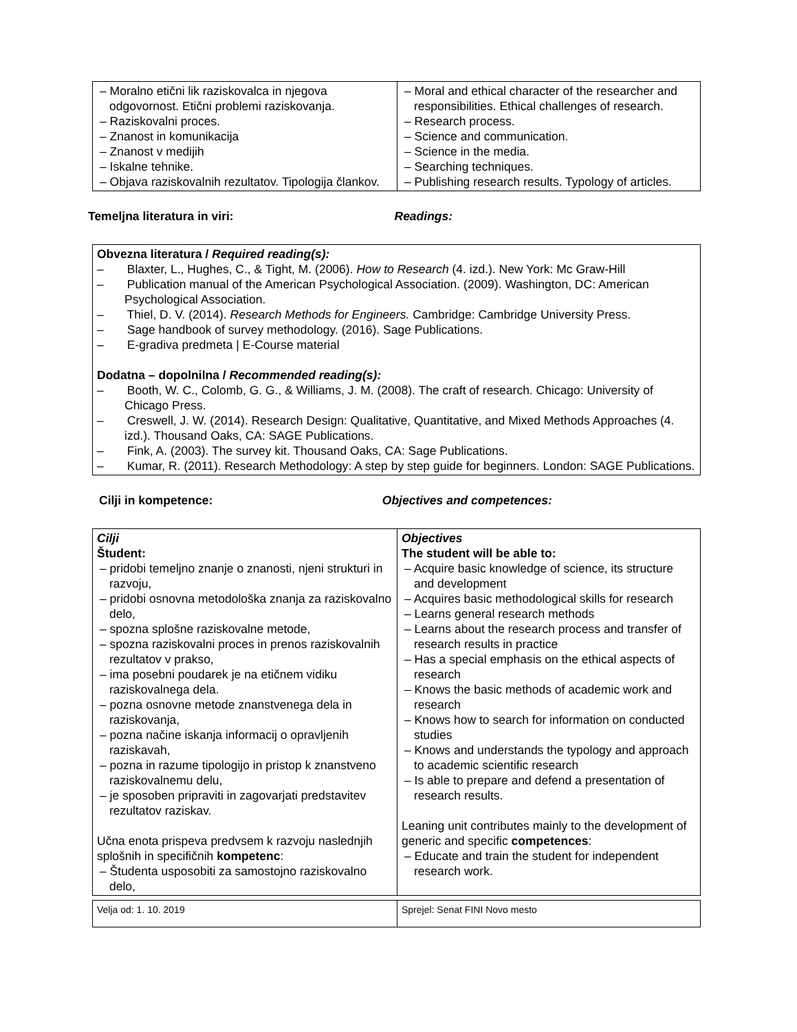| – Moralno etični lik raziskovalca in njegova odgovornost. Etični problemi raziskovanja. – Raziskovalni proces. – Znanost in komunikacija – Znanost v medijih – Iskalne tehnike. – Objava raziskovalnih rezultatov. Tipologija člankov. | – Moral and ethical character of the researcher and responsibilities. Ethical challenges of research. – Research process. – Science and communication. – Science in the media. – Searching techniques. – Publishing research results. Typology of articles. |
Temeljna literatura in viri: Readings:
| Obvezna literatura / Required reading(s): – Blaxter, L., Hughes, C., & Tight, M. (2006). How to Research (4. izd.). New York: Mc Graw-Hill – Publication manual of the American Psychological Association. (2009). Washington, DC: American Psychological Association. – Thiel, D. V. (2014). Research Methods for Engineers. Cambridge: Cambridge University Press. – Sage handbook of survey methodology. (2016). Sage Publications. – E-gradiva predmeta / E-Course material Dodatna – dopolnilna / Recommended reading(s): – Booth, W. C., Colomb, G. G., & Williams, J. M. (2008). The craft of research. Chicago: University of Chicago Press. – Creswell, J. W. (2014). Research Design: Qualitative, Quantitative, and Mixed Methods Approaches (4. izd.). Thousand Oaks, CA: SAGE Publications. – Fink, A. (2003). The survey kit. Thousand Oaks, CA: Sage Publications. – Kumar, R. (2011). Research Methodology: A step by step guide for beginners. London: SAGE Publications. |
Cilji in kompetence: Objectives and competences:
| Cilji Študent: – pridobi temeljno znanje o znanosti, njeni strukturi in razvoju, – pridobi osnovna metodološka znanja za raziskovalno delo, – spozna splošne raziskovalne metode, – spozna raziskovalni proces in prenos raziskovalnih rezultatov v prakso, – ima posebni poudarek je na etičnem vidiku raziskovalnega dela. – pozna osnovne metode znanstvenega dela in raziskovanja, – pozna načine iskanja informacij o opravljenih raziskavah, – pozna in razume tipologijo in pristop k znanstveno raziskovalnemu delu, – je sposoben pripraviti in zagovarjati predstavitev rezultatov raziskav. Učna enota prispeva predvsem k razvoju naslednjih splošnih in specifičnih kompetenc : – Študenta usposobiti za samostojno raziskovalno delo, | Objectives The student will be able to: – Acquire basic knowledge of science, its structure and development – Acquires basic methodological skills for research – Learns general research methods – Learns about the research process and transfer of research results in practice – Has a special emphasis on the ethical aspects of research – Knows the basic methods of academic work and research – Knows how to search for information on conducted studies – Knows and understands the typology and approach to academic scientific research – Is able to prepare and defend a presentation of research results. Leaning unit contributes mainly to the development of generic and specific competences : – Educate and train the student for independent research work. |
| Velja od: 1. 10. 2019 | Sprejel: Senat FINI Novo mesto |